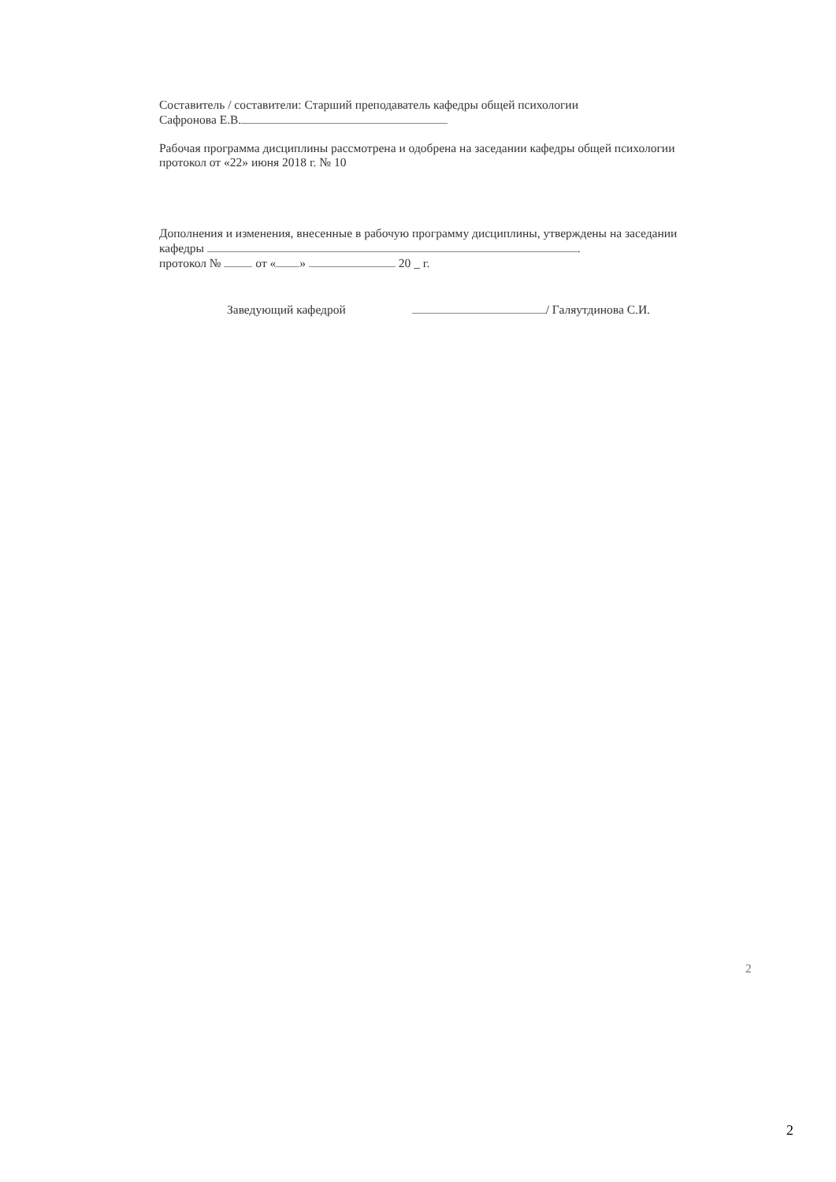Составитель / составители: Старший преподаватель кафедры общей психологии
Сафронова Е.В.
Рабочая программа дисциплины рассмотрена и одобрена на заседании кафедры общей психологии
протокол от «22» июня 2018 г. № 10
Дополнения и изменения, внесенные в рабочую программу дисциплины, утверждены на заседании
кафедры .
протокол № от « » 20 _ г.
Заведующий кафедрой / Галяутдинова С.И.
2
2